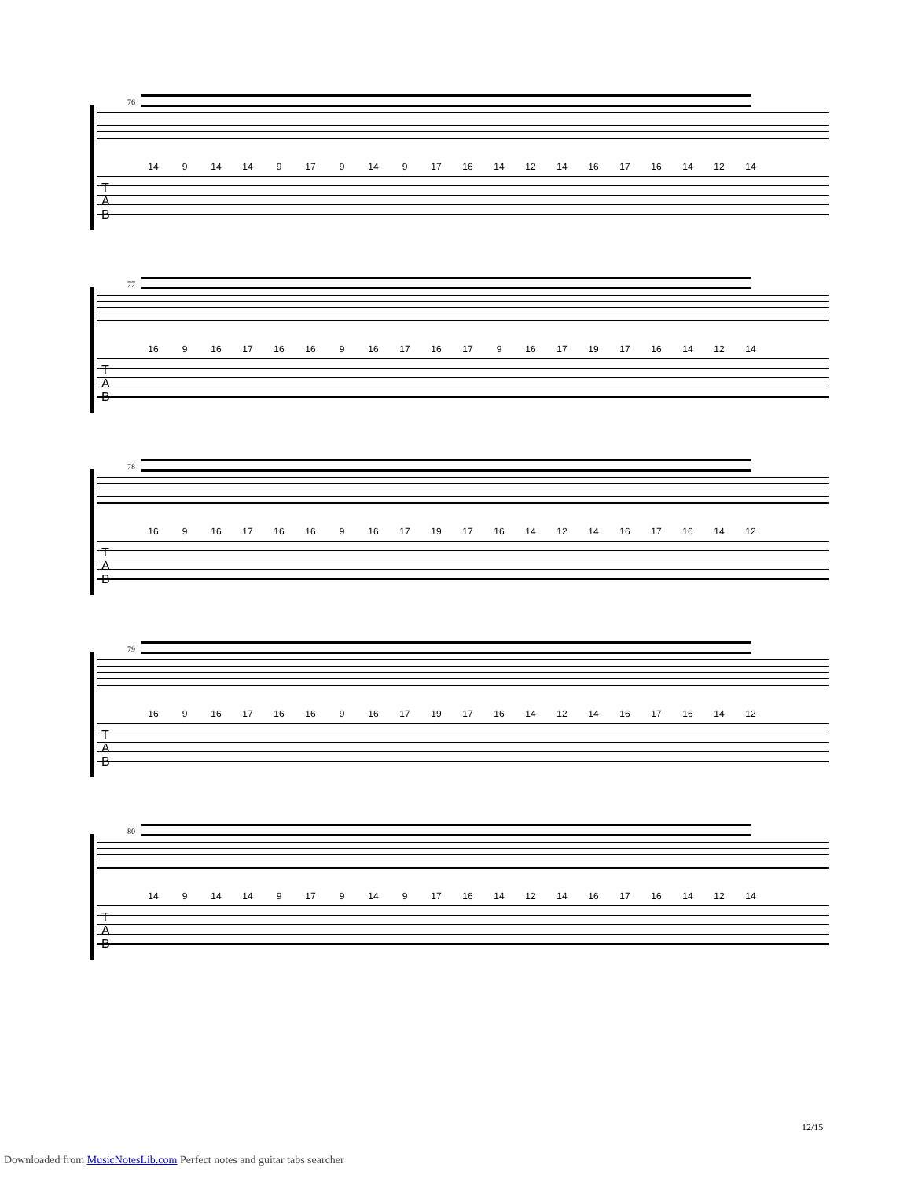76
T
A
B
14 9 14 14 9 17 9 14 9 17 16 14 12 14 16 17 16 14 12 14
77
T
A
B
16 9 16 17 16 16 9 16 17 16 17 9 16 17 19 17 16 14 12 14
78
T
A
B
16 9 16 17 16 16 9 16 17 19 17 16 14 12 14 16 17 16 14 12
79
T
A
B
16 9 16 17 16 16 9 16 17 19 17 16 14 12 14 16 17 16 14 12
80
T
A
B
14 9 14 14 9 17 9 14 9 17 16 14 12 14 16 17 16 14 12 14
12/15
Downloaded from MusicNotesLib.com Perfect notes and guitar tabs searcher